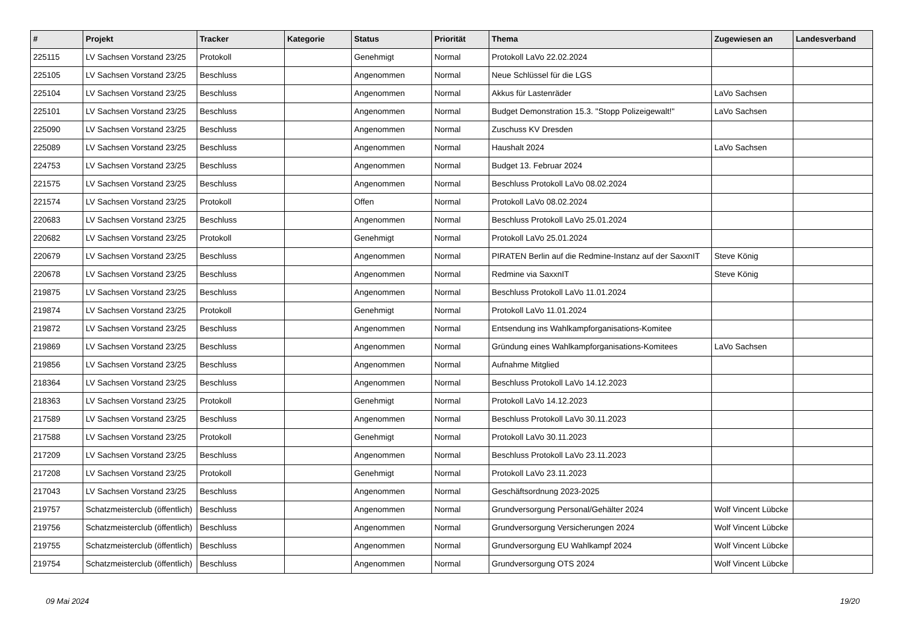| # | Projekt | Tracker | Kategorie | Status | Priorität | Thema | Zugewiesen an | Landesverband |
| --- | --- | --- | --- | --- | --- | --- | --- | --- |
| 225115 | LV Sachsen Vorstand 23/25 | Protokoll | | Genehmigt | Normal | Protokoll LaVo 22.02.2024 | | |
| 225105 | LV Sachsen Vorstand 23/25 | Beschluss | | Angenommen | Normal | Neue Schlüssel für die LGS | | |
| 225104 | LV Sachsen Vorstand 23/25 | Beschluss | | Angenommen | Normal | Akkus für Lastenräder | LaVo Sachsen | |
| 225101 | LV Sachsen Vorstand 23/25 | Beschluss | | Angenommen | Normal | Budget Demonstration 15.3. "Stopp Polizeigewalt!" | LaVo Sachsen | |
| 225090 | LV Sachsen Vorstand 23/25 | Beschluss | | Angenommen | Normal | Zuschuss KV Dresden | | |
| 225089 | LV Sachsen Vorstand 23/25 | Beschluss | | Angenommen | Normal | Haushalt 2024 | LaVo Sachsen | |
| 224753 | LV Sachsen Vorstand 23/25 | Beschluss | | Angenommen | Normal | Budget 13. Februar 2024 | | |
| 221575 | LV Sachsen Vorstand 23/25 | Beschluss | | Angenommen | Normal | Beschluss Protokoll LaVo 08.02.2024 | | |
| 221574 | LV Sachsen Vorstand 23/25 | Protokoll | | Offen | Normal | Protokoll LaVo 08.02.2024 | | |
| 220683 | LV Sachsen Vorstand 23/25 | Beschluss | | Angenommen | Normal | Beschluss Protokoll LaVo 25.01.2024 | | |
| 220682 | LV Sachsen Vorstand 23/25 | Protokoll | | Genehmigt | Normal | Protokoll LaVo 25.01.2024 | | |
| 220679 | LV Sachsen Vorstand 23/25 | Beschluss | | Angenommen | Normal | PIRATEN Berlin auf die Redmine-Instanz auf der SaxxnIT | Steve König | |
| 220678 | LV Sachsen Vorstand 23/25 | Beschluss | | Angenommen | Normal | Redmine via SaxxnIT | Steve König | |
| 219875 | LV Sachsen Vorstand 23/25 | Beschluss | | Angenommen | Normal | Beschluss Protokoll LaVo 11.01.2024 | | |
| 219874 | LV Sachsen Vorstand 23/25 | Protokoll | | Genehmigt | Normal | Protokoll LaVo 11.01.2024 | | |
| 219872 | LV Sachsen Vorstand 23/25 | Beschluss | | Angenommen | Normal | Entsendung ins Wahlkampforganisations-Komitee | | |
| 219869 | LV Sachsen Vorstand 23/25 | Beschluss | | Angenommen | Normal | Gründung eines Wahlkampforganisations-Komitees | LaVo Sachsen | |
| 219856 | LV Sachsen Vorstand 23/25 | Beschluss | | Angenommen | Normal | Aufnahme Mitglied | | |
| 218364 | LV Sachsen Vorstand 23/25 | Beschluss | | Angenommen | Normal | Beschluss Protokoll LaVo 14.12.2023 | | |
| 218363 | LV Sachsen Vorstand 23/25 | Protokoll | | Genehmigt | Normal | Protokoll LaVo 14.12.2023 | | |
| 217589 | LV Sachsen Vorstand 23/25 | Beschluss | | Angenommen | Normal | Beschluss Protokoll LaVo 30.11.2023 | | |
| 217588 | LV Sachsen Vorstand 23/25 | Protokoll | | Genehmigt | Normal | Protokoll LaVo 30.11.2023 | | |
| 217209 | LV Sachsen Vorstand 23/25 | Beschluss | | Angenommen | Normal | Beschluss Protokoll LaVo 23.11.2023 | | |
| 217208 | LV Sachsen Vorstand 23/25 | Protokoll | | Genehmigt | Normal | Protokoll LaVo 23.11.2023 | | |
| 217043 | LV Sachsen Vorstand 23/25 | Beschluss | | Angenommen | Normal | Geschäftsordnung 2023-2025 | | |
| 219757 | Schatzmeisterclub (öffentlich) | Beschluss | | Angenommen | Normal | Grundversorgung Personal/Gehälter 2024 | Wolf Vincent Lübcke | |
| 219756 | Schatzmeisterclub (öffentlich) | Beschluss | | Angenommen | Normal | Grundversorgung Versicherungen 2024 | Wolf Vincent Lübcke | |
| 219755 | Schatzmeisterclub (öffentlich) | Beschluss | | Angenommen | Normal | Grundversorgung EU Wahlkampf 2024 | Wolf Vincent Lübcke | |
| 219754 | Schatzmeisterclub (öffentlich) | Beschluss | | Angenommen | Normal | Grundversorgung OTS 2024 | Wolf Vincent Lübcke | |
09 Mai 2024 19/20